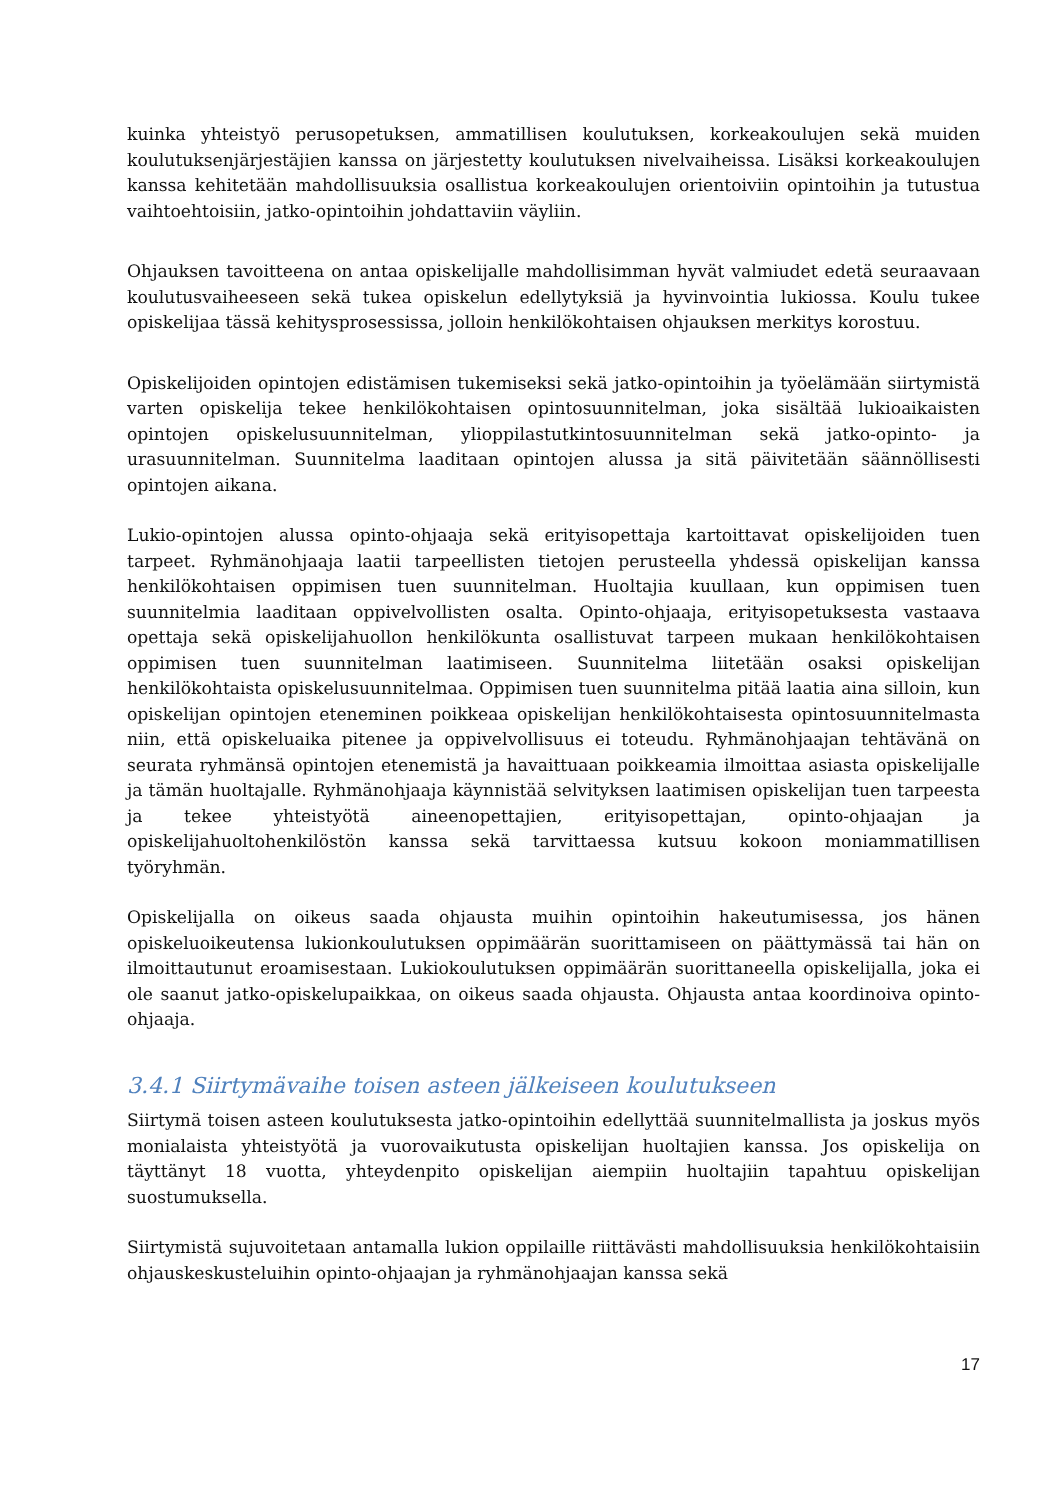kuinka yhteistyö perusopetuksen, ammatillisen koulutuksen, korkeakoulujen sekä muiden koulutuksenjärjestäjien kanssa on järjestetty koulutuksen nivelvaiheissa. Lisäksi korkeakoulujen kanssa kehitetään mahdollisuuksia osallistua korkeakoulujen orientoiviin opintoihin ja tutustua vaihtoehtoisiin, jatko-opintoihin johdattaviin väyliin.
Ohjauksen tavoitteena on antaa opiskelijalle mahdollisimman hyvät valmiudet edetä seuraavaan koulutusvaiheeseen sekä tukea opiskelun edellytyksiä ja hyvinvointia lukiossa. Koulu tukee opiskelijaa tässä kehitysprosessissa, jolloin henkilökohtaisen ohjauksen merkitys korostuu.
Opiskelijoiden opintojen edistämisen tukemiseksi sekä jatko-opintoihin ja työelämään siirtymistä varten opiskelija tekee henkilökohtaisen opintosuunnitelman, joka sisältää lukioaikaisten opintojen opiskelusuunnitelman, ylioppilastutkintosuunnitelman sekä jatko-opinto- ja urasuunnitelman. Suunnitelma laaditaan opintojen alussa ja sitä päivitetään säännöllisesti opintojen aikana.
Lukio-opintojen alussa opinto-ohjaaja sekä erityisopettaja kartoittavat opiskelijoiden tuen tarpeet. Ryhmänohjaaja laatii tarpeellisten tietojen perusteella yhdessä opiskelijan kanssa henkilökohtaisen oppimisen tuen suunnitelman. Huoltajia kuullaan, kun oppimisen tuen suunnitelmia laaditaan oppivelvollisten osalta. Opinto-ohjaaja, erityisopetuksesta vastaava opettaja sekä opiskelijahuollon henkilökunta osallistuvat tarpeen mukaan henkilökohtaisen oppimisen tuen suunnitelman laatimiseen. Suunnitelma liitetään osaksi opiskelijan henkilökohtaista opiskelusuunnitelmaa. Oppimisen tuen suunnitelma pitää laatia aina silloin, kun opiskelijan opintojen eteneminen poikkeaa opiskelijan henkilökohtaisesta opintosuunnitelmasta niin, että opiskeluaika pitenee ja oppivelvollisuus ei toteudu. Ryhmänohjaajan tehtävänä on seurata ryhmänsä opintojen etenemistä ja havaittuaan poikkeamia ilmoittaa asiasta opiskelijalle ja tämän huoltajalle. Ryhmänohjaaja käynnistää selvityksen laatimisen opiskelijan tuen tarpeesta ja tekee yhteistyötä aineenopettajien, erityisopettajan, opinto-ohjaajan ja opiskelijahuoltohenkilöstön kanssa sekä tarvittaessa kutsuu kokoon moniammatillisen työryhmän.
Opiskelijalla on oikeus saada ohjausta muihin opintoihin hakeutumisessa, jos hänen opiskeluoikeutensa lukionkoulutuksen oppimäärän suorittamiseen on päättymässä tai hän on ilmoittautunut eroamisestaan. Lukiokoulutuksen oppimäärän suorittaneella opiskelijalla, joka ei ole saanut jatko-opiskelupaikkaa, on oikeus saada ohjausta. Ohjausta antaa koordinoiva opinto-ohjaaja.
3.4.1 Siirtymävaihe toisen asteen jälkeiseen koulutukseen
Siirtymä toisen asteen koulutuksesta jatko-opintoihin edellyttää suunnitelmallista ja joskus myös monialaista yhteistyötä ja vuorovaikutusta opiskelijan huoltajien kanssa. Jos opiskelija on täyttänyt 18 vuotta, yhteydenpito opiskelijan aiempiin huoltajiin tapahtuu opiskelijan suostumuksella.
Siirtymistä sujuvoitetaan antamalla lukion oppilaille riittävästi mahdollisuuksia henkilökohtaisiin ohjauskeskusteluihin opinto-ohjaajan ja ryhmänohjaajan kanssa sekä
17